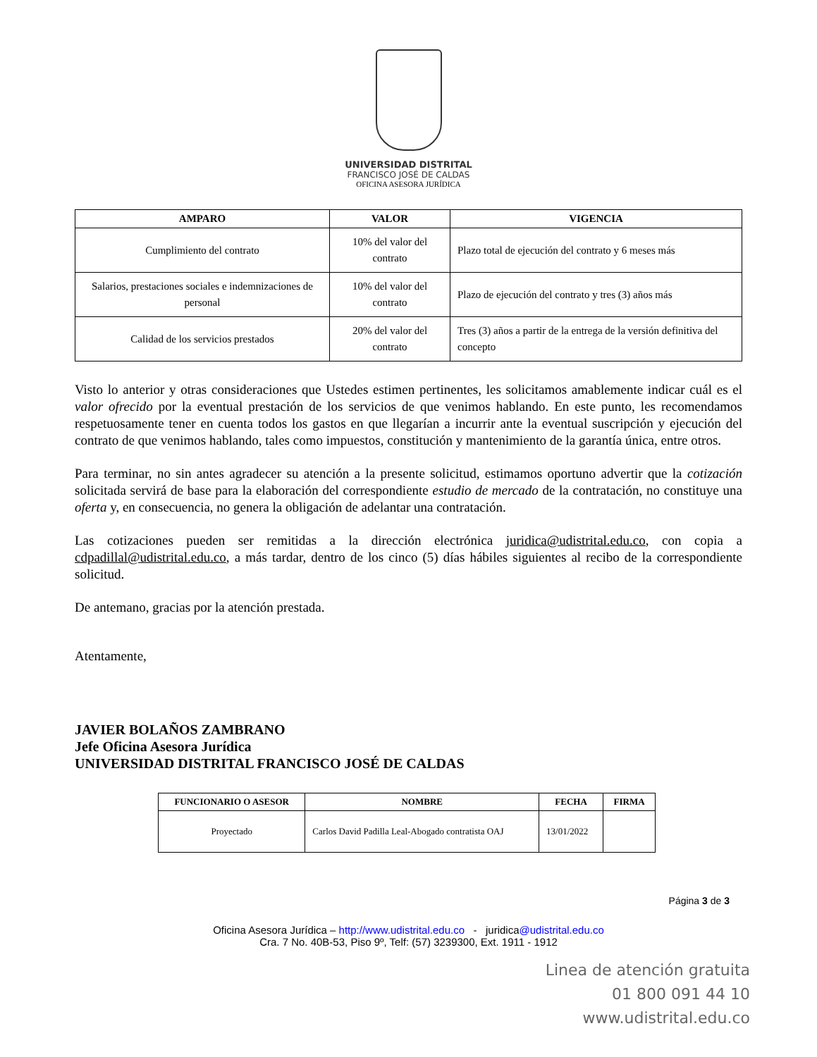UNIVERSIDAD DISTRITAL
FRANCISCO JOSÉ DE CALDAS
OFICINA ASESORA JURÍDICA
| AMPARO | VALOR | VIGENCIA |
| --- | --- | --- |
| Cumplimiento del contrato | 10% del valor del contrato | Plazo total de ejecución del contrato y 6 meses más |
| Salarios, prestaciones sociales e indemnizaciones de personal | 10% del valor del contrato | Plazo de ejecución del contrato y tres (3) años más |
| Calidad de los servicios prestados | 20% del valor del contrato | Tres (3) años a partir de la entrega de la versión definitiva del concepto |
Visto lo anterior y otras consideraciones que Ustedes estimen pertinentes, les solicitamos amablemente indicar cuál es el valor ofrecido por la eventual prestación de los servicios de que venimos hablando. En este punto, les recomendamos respetuosamente tener en cuenta todos los gastos en que llegarían a incurrir ante la eventual suscripción y ejecución del contrato de que venimos hablando, tales como impuestos, constitución y mantenimiento de la garantía única, entre otros.
Para terminar, no sin antes agradecer su atención a la presente solicitud, estimamos oportuno advertir que la cotización solicitada servirá de base para la elaboración del correspondiente estudio de mercado de la contratación, no constituye una oferta y, en consecuencia, no genera la obligación de adelantar una contratación.
Las cotizaciones pueden ser remitidas a la dirección electrónica juridica@udistrital.edu.co, con copia a cdpadillal@udistrital.edu.co, a más tardar, dentro de los cinco (5) días hábiles siguientes al recibo de la correspondiente solicitud.
De antemano, gracias por la atención prestada.
Atentamente,
JAVIER BOLAÑOS ZAMBRANO
Jefe Oficina Asesora Jurídica
UNIVERSIDAD DISTRITAL FRANCISCO JOSÉ DE CALDAS
| FUNCIONARIO O ASESOR | NOMBRE | FECHA | FIRMA |
| --- | --- | --- | --- |
| Proyectado | Carlos David Padilla Leal-Abogado contratista OAJ | 13/01/2022 | |
Página 3 de 3
Oficina Asesora Jurídica – http://www.udistrital.edu.co - juridica@udistrital.edu.co
Cra. 7 No. 40B-53, Piso 9º, Telf: (57) 3239300, Ext. 1911 - 1912
Linea de atención gratuita
01 800 091 44 10
www.udistrital.edu.co